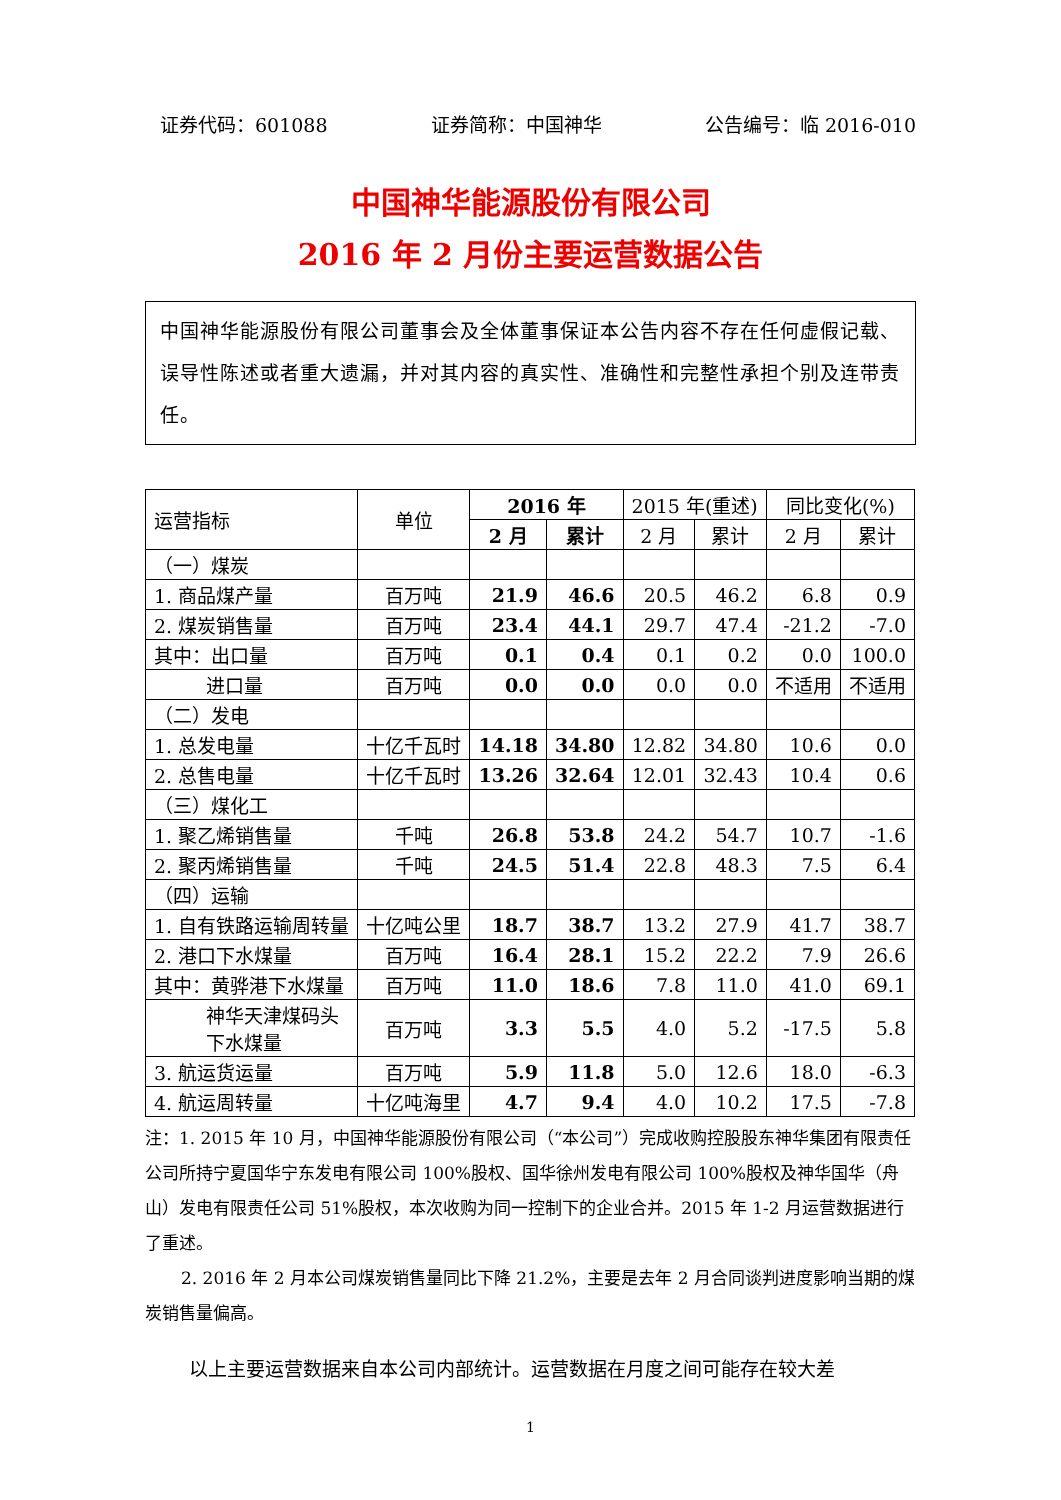证券代码：601088 证券简称：中国神华 公告编号：临 2016-010
中国神华能源股份有限公司
2016 年 2 月份主要运营数据公告
中国神华能源股份有限公司董事会及全体董事保证本公告内容不存在任何虚假记载、误导性陈述或者重大遗漏，并对其内容的真实性、准确性和完整性承担个别及连带责任。
| 运营指标 | 单位 | 2016 年 | | 2015 年(重述) | | 同比变化(%) | |
| --- | --- | --- | --- | --- | --- | --- | --- |
| | | 2 月 | 累计 | 2 月 | 累计 | 2 月 | 累计 |
| （一）煤炭 | | | | | | | |
| 1. 商品煤产量 | 百万吨 | 21.9 | 46.6 | 20.5 | 46.2 | 6.8 | 0.9 |
| 2. 煤炭销售量 | 百万吨 | 23.4 | 44.1 | 29.7 | 47.4 | -21.2 | -7.0 |
| 其中：出口量 | 百万吨 | 0.1 | 0.4 | 0.1 | 0.2 | 0.0 | 100.0 |
| 进口量 | 百万吨 | 0.0 | 0.0 | 0.0 | 0.0 | 不适用 | 不适用 |
| （二）发电 | | | | | | | |
| 1. 总发电量 | 十亿千瓦时 | 14.18 | 34.80 | 12.82 | 34.80 | 10.6 | 0.0 |
| 2. 总售电量 | 十亿千瓦时 | 13.26 | 32.64 | 12.01 | 32.43 | 10.4 | 0.6 |
| （三）煤化工 | | | | | | | |
| 1. 聚乙烯销售量 | 千吨 | 26.8 | 53.8 | 24.2 | 54.7 | 10.7 | -1.6 |
| 2. 聚丙烯销售量 | 千吨 | 24.5 | 51.4 | 22.8 | 48.3 | 7.5 | 6.4 |
| （四）运输 | | | | | | | |
| 1. 自有铁路运输周转量 | 十亿吨公里 | 18.7 | 38.7 | 13.2 | 27.9 | 41.7 | 38.7 |
| 2. 港口下水煤量 | 百万吨 | 16.4 | 28.1 | 15.2 | 22.2 | 7.9 | 26.6 |
| 其中：黄骅港下水煤量 | 百万吨 | 11.0 | 18.6 | 7.8 | 11.0 | 41.0 | 69.1 |
| 神华天津煤码头 下水煤量 | 百万吨 | 3.3 | 5.5 | 4.0 | 5.2 | -17.5 | 5.8 |
| 3. 航运货运量 | 百万吨 | 5.9 | 11.8 | 5.0 | 12.6 | 18.0 | -6.3 |
| 4. 航运周转量 | 十亿吨海里 | 4.7 | 9.4 | 4.0 | 10.2 | 17.5 | -7.8 |
注：1. 2015 年 10 月，中国神华能源股份有限公司（“本公司”）完成收购控股股东神华集团有限责任公司所持宁夏国华宁东发电有限公司 100%股权、国华徐州发电有限公司 100%股权及神华国华（舟山）发电有限责任公司 51%股权，本次收购为同一控制下的企业合并。2015 年 1-2 月运营数据进行了重述。
2. 2016 年 2 月本公司煤炭销售量同比下降 21.2%，主要是去年 2 月合同谈判进度影响当期的煤炭销售量偏高。
以上主要运营数据来自本公司内部统计。运营数据在月度之间可能存在较大差
1